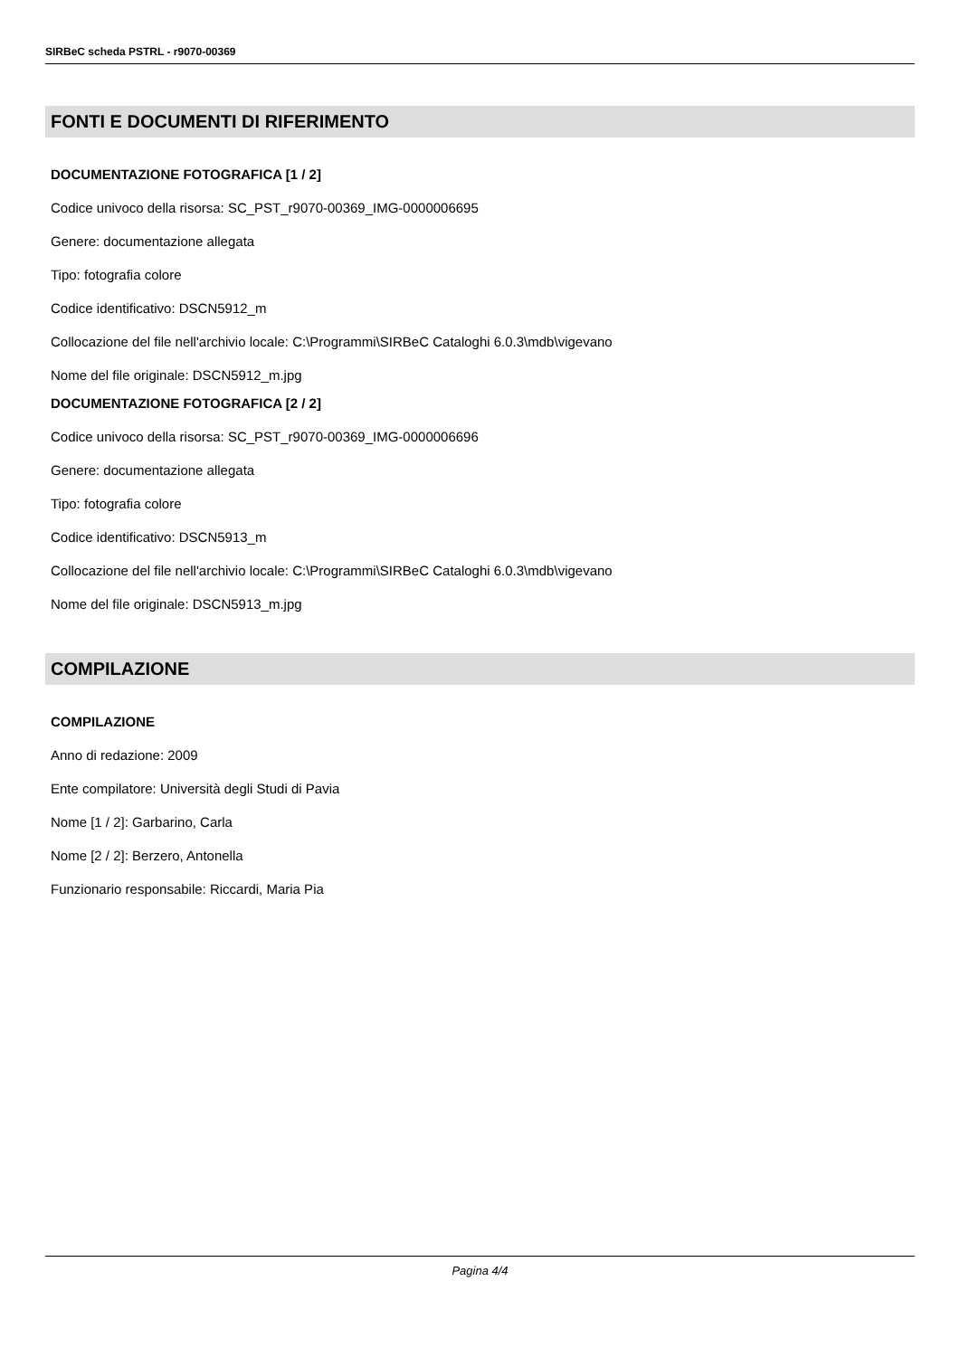SIRBeC scheda PSTRL - r9070-00369
FONTI E DOCUMENTI DI RIFERIMENTO
DOCUMENTAZIONE FOTOGRAFICA [1 / 2]
Codice univoco della risorsa: SC_PST_r9070-00369_IMG-0000006695
Genere: documentazione allegata
Tipo: fotografia colore
Codice identificativo: DSCN5912_m
Collocazione del file nell'archivio locale: C:\Programmi\SIRBeC Cataloghi 6.0.3\mdb\vigevano
Nome del file originale: DSCN5912_m.jpg
DOCUMENTAZIONE FOTOGRAFICA [2 / 2]
Codice univoco della risorsa: SC_PST_r9070-00369_IMG-0000006696
Genere: documentazione allegata
Tipo: fotografia colore
Codice identificativo: DSCN5913_m
Collocazione del file nell'archivio locale: C:\Programmi\SIRBeC Cataloghi 6.0.3\mdb\vigevano
Nome del file originale: DSCN5913_m.jpg
COMPILAZIONE
COMPILAZIONE
Anno di redazione: 2009
Ente compilatore: Università degli Studi di Pavia
Nome [1 / 2]: Garbarino, Carla
Nome [2 / 2]: Berzero, Antonella
Funzionario responsabile: Riccardi, Maria Pia
Pagina 4/4